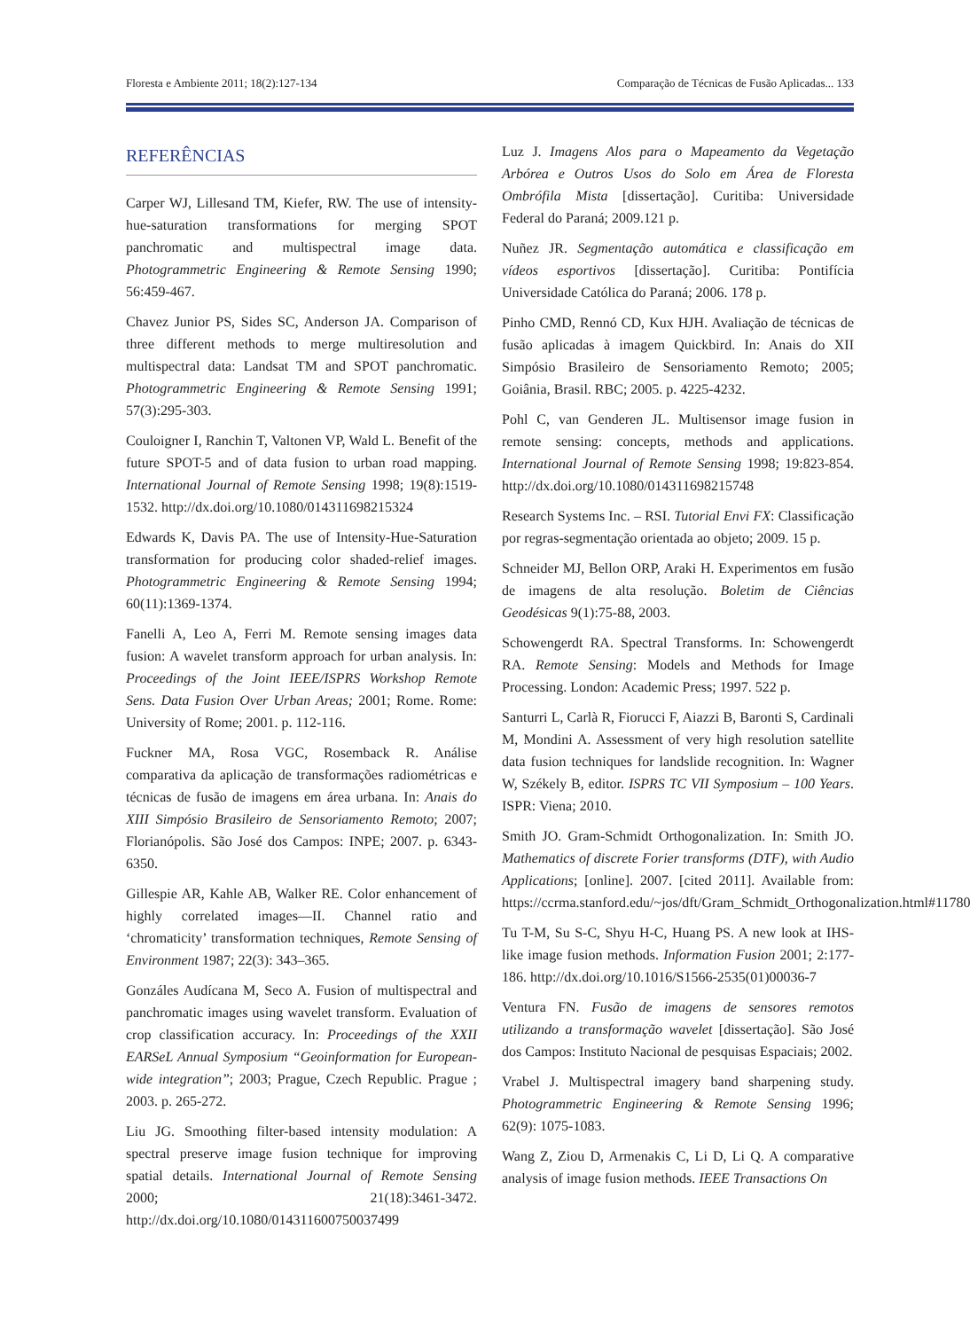Floresta e Ambiente 2011; 18(2):127-134 Comparação de Técnicas de Fusão Aplicadas... 133
REFERÊNCIAS
Carper WJ, Lillesand TM, Kiefer, RW. The use of intensity- hue-saturation transformations for merging SPOT panchromatic and multispectral image data. Photogrammetric Engineering & Remote Sensing 1990; 56:459-467.
Chavez Junior PS, Sides SC, Anderson JA. Comparison of three different methods to merge multiresolution and multispectral data: Landsat TM and SPOT panchromatic. Photogrammetric Engineering & Remote Sensing 1991; 57(3):295-303.
Couloigner I, Ranchin T, Valtonen VP, Wald L. Benefit of the future SPOT-5 and of data fusion to urban road mapping. International Journal of Remote Sensing 1998; 19(8):1519-1532. http://dx.doi.org/10.1080/014311698215324
Edwards K, Davis PA. The use of Intensity-Hue-Saturation transformation for producing color shaded-relief images. Photogrammetric Engineering & Remote Sensing 1994; 60(11):1369-1374.
Fanelli A, Leo A, Ferri M. Remote sensing images data fusion: A wavelet transform approach for urban analysis. In: Proceedings of the Joint IEEE/ISPRS Workshop Remote Sens. Data Fusion Over Urban Areas; 2001; Rome. Rome: University of Rome; 2001. p. 112-116.
Fuckner MA, Rosa VGC, Rosemback R. Análise comparativa da aplicação de transformações radiométricas e técnicas de fusão de imagens em área urbana. In: Anais do XIII Simpósio Brasileiro de Sensoriamento Remoto; 2007; Florianópolis. São José dos Campos: INPE; 2007. p. 6343-6350.
Gillespie AR, Kahle AB, Walker RE. Color enhancement of highly correlated images—II. Channel ratio and ‘chromaticity’ transformation techniques, Remote Sensing of Environment 1987; 22(3): 343–365.
Gonzáles Audícana M, Seco A. Fusion of multispectral and panchromatic images using wavelet transform. Evaluation of crop classification accuracy. In: Proceedings of the XXII EARSeL Annual Symposium “Geoinformation for European-wide integration”; 2003; Prague, Czech Republic. Prague ; 2003. p. 265-272.
Liu JG. Smoothing filter-based intensity modulation: A spectral preserve image fusion technique for improving spatial details. International Journal of Remote Sensing 2000; 21(18):3461-3472. http://dx.doi.org/10.1080/014311600750037499
Luz J. Imagens Alos para o Mapeamento da Vegetação Arbórea e Outros Usos do Solo em Área de Floresta Ombrófila Mista [dissertação]. Curitiba: Universidade Federal do Paraná; 2009.121 p.
Nuñez JR. Segmentação automática e classificação em vídeos esportivos [dissertação]. Curitiba: Pontifícia Universidade Católica do Paraná; 2006. 178 p.
Pinho CMD, Rennó CD, Kux HJH. Avaliação de técnicas de fusão aplicadas à imagem Quickbird. In: Anais do XII Simpósio Brasileiro de Sensoriamento Remoto; 2005; Goiânia, Brasil. RBC; 2005. p. 4225-4232.
Pohl C, van Genderen JL. Multisensor image fusion in remote sensing: concepts, methods and applications. International Journal of Remote Sensing 1998; 19:823-854. http://dx.doi.org/10.1080/014311698215748
Research Systems Inc. – RSI. Tutorial Envi FX: Classificação por regras-segmentação orientada ao objeto; 2009. 15 p.
Schneider MJ, Bellon ORP, Araki H. Experimentos em fusão de imagens de alta resolução. Boletim de Ciências Geodésicas 9(1):75-88, 2003.
Schowengerdt RA. Spectral Transforms. In: Schowengerdt RA. Remote Sensing: Models and Methods for Image Processing. London: Academic Press; 1997. 522 p.
Santurri L, Carlà R, Fiorucci F, Aiazzi B, Baronti S, Cardinali M, Mondini A. Assessment of very high resolution satellite data fusion techniques for landslide recognition. In: Wagner W, Székely B, editor. ISPRS TC VII Symposium – 100 Years. ISPR: Viena; 2010.
Smith JO. Gram-Schmidt Orthogonalization. In: Smith JO. Mathematics of discrete Forier transforms (DTF), with Audio Applications; [online]. 2007. [cited 2011]. Available from: https://ccrma.stanford.edu/~jos/dft/Gram_Schmidt_Orthogonalization.html#11780
Tu T-M, Su S-C, Shyu H-C, Huang PS. A new look at IHS-like image fusion methods. Information Fusion 2001; 2:177-186. http://dx.doi.org/10.1016/S1566-2535(01)00036-7
Ventura FN. Fusão de imagens de sensores remotos utilizando a transformação wavelet [dissertação]. São José dos Campos: Instituto Nacional de pesquisas Espaciais; 2002.
Vrabel J. Multispectral imagery band sharpening study. Photogrammetric Engineering & Remote Sensing 1996; 62(9): 1075-1083.
Wang Z, Ziou D, Armenakis C, Li D, Li Q. A comparative analysis of image fusion methods. IEEE Transactions On